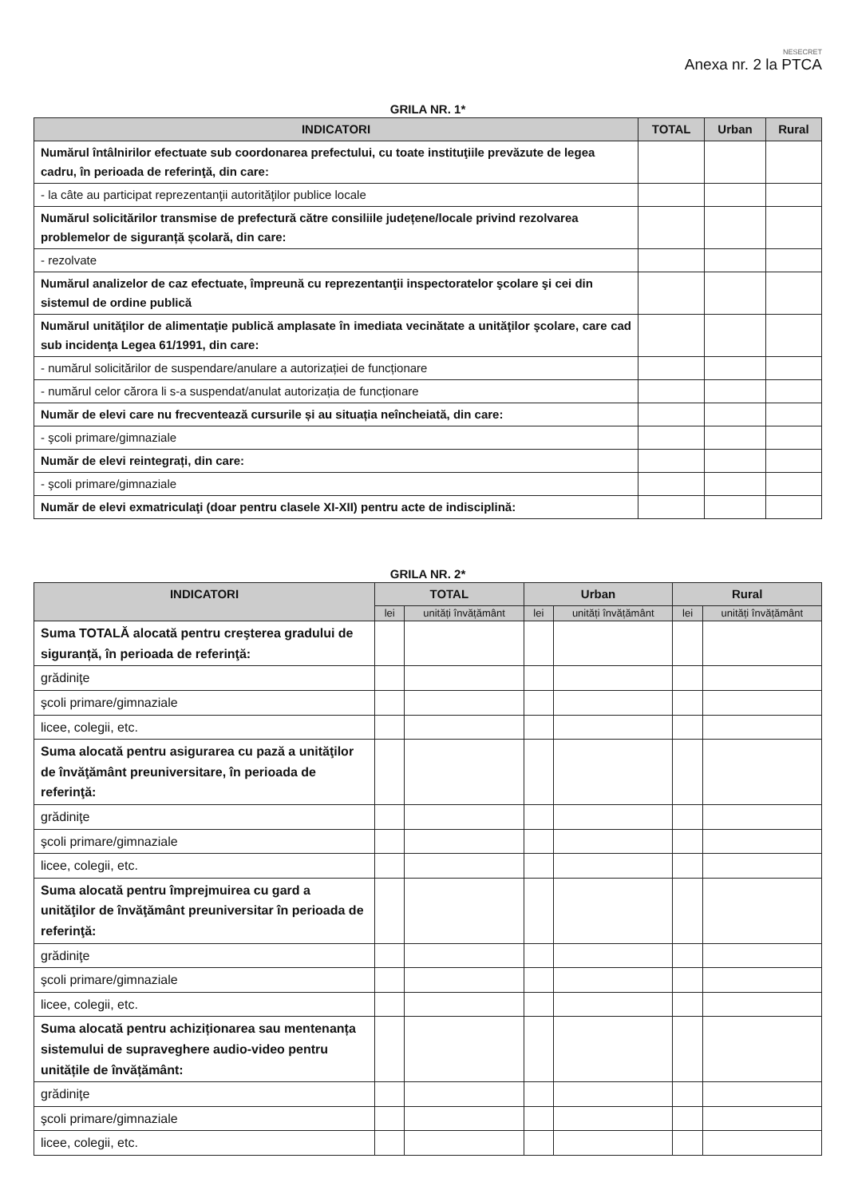NESECRET
Anexa nr. 2 la PTCA
GRILA NR. 1*
| INDICATORI | TOTAL | Urban | Rural |
| --- | --- | --- | --- |
| Numărul întâlnirilor efectuate sub coordonarea prefectului, cu toate instituţiile prevăzute de legea cadru, în perioada de referinţă, din care: | | | |
| - la câte au participat reprezentanţii autorităţilor publice locale | | | |
| Numărul solicitărilor transmise de prefectură către consiliile județene/locale privind rezolvarea problemelor de siguranță școlară, din care: | | | |
| - rezolvate | | | |
| Numărul analizelor de caz efectuate, împreună cu reprezentanţii inspectoratelor şcolare şi cei din sistemul de ordine publică | | | |
| Numărul unităţilor de alimentaţie publică amplasate în imediata vecinătate a unităţilor şcolare, care cad sub incidenţa Legea 61/1991, din care: | | | |
| - numărul solicitărilor de suspendare/anulare a autorizației de funcționare | | | |
| - numărul celor cărora li s-a suspendat/anulat autorizația de funcționare | | | |
| Număr de elevi care nu frecventează cursurile și au situația neîncheiată, din care: | | | |
| - şcoli primare/gimnaziale | | | |
| Număr de elevi reintegrați, din care: | | | |
| - şcoli primare/gimnaziale | | | |
| Număr de elevi exmatriculaţi (doar pentru clasele XI-XII) pentru acte de indisciplină: | | | |
GRILA NR. 2*
| INDICATORI | TOTAL | | Urban | | Rural | |
| --- | --- | --- | --- | --- | --- | --- |
| | lei | unități învățământ | lei | unități învățământ | lei | unități învățământ |
| Suma TOTALĂ alocată pentru creşterea gradului de siguranță, în perioada de referinţă: | | | | | | |
| grădiniţe | | | | | | |
| şcoli primare/gimnaziale | | | | | | |
| licee, colegii, etc. | | | | | | |
| Suma alocată pentru asigurarea cu pază a unităţilor de învăţământ preuniversitare, în perioada de referinţă: | | | | | | |
| grădiniţe | | | | | | |
| şcoli primare/gimnaziale | | | | | | |
| licee, colegii, etc. | | | | | | |
| Suma alocată pentru împrejmuirea cu gard a unităţilor de învăţământ preuniversitar în perioada de referinţă: | | | | | | |
| grădiniţe | | | | | | |
| şcoli primare/gimnaziale | | | | | | |
| licee, colegii, etc. | | | | | | |
| Suma alocată pentru achiziționarea sau mentenanța sistemului de supraveghere audio-video pentru unitățile de învățământ: | | | | | | |
| grădiniţe | | | | | | |
| şcoli primare/gimnaziale | | | | | | |
| licee, colegii, etc. | | | | | | |